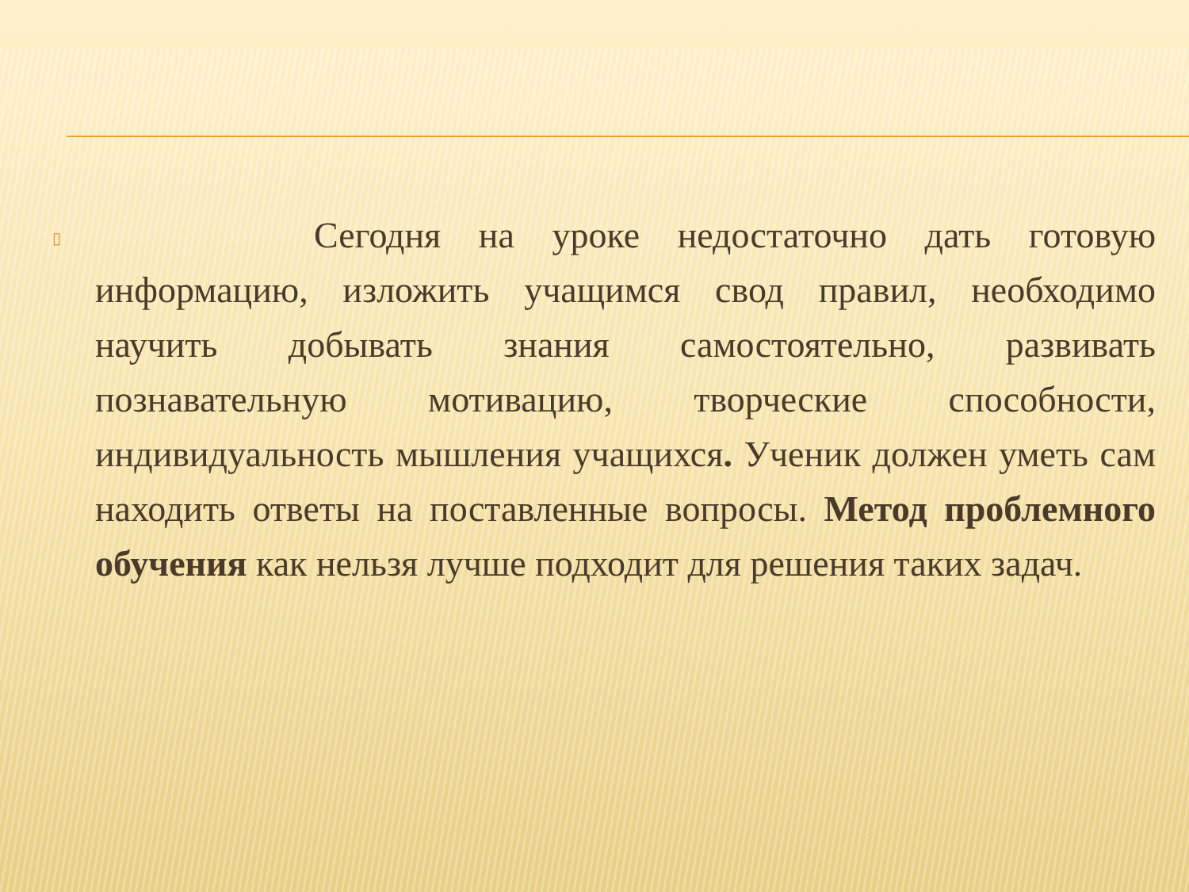▯
Сегодня на уроке недостаточно дать готовую информацию, изложить учащимся свод правил, необходимо научить добывать знания самостоятельно, развивать познавательную мотивацию, творческие способности, индивидуальность мышления учащихся. Ученик должен уметь сам находить ответы на поставленные вопросы. Метод проблемного обучения как нельзя лучше подходит для решения таких задач.